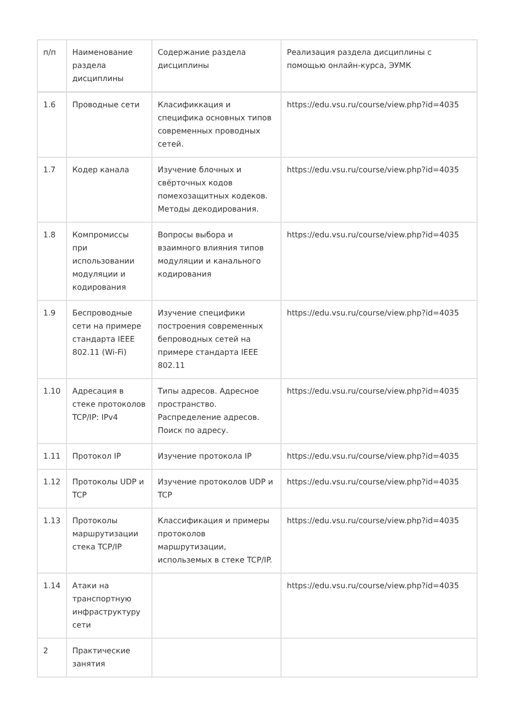| п/п | Наименование раздела дисциплины | Содержание раздела дисциплины | Реализация раздела дисциплины с помощью онлайн-курса, ЭУМК |
| 1.6 | Проводные сети | Класификкация и специфика основных типов современных проводных сетей. | https://edu.vsu.ru/course/view.php?id=4035 |
| 1.7 | Кодер канала | Изучение блочных и свёрточных кодов помехозащитных кодеков. Методы декодирования. | https://edu.vsu.ru/course/view.php?id=4035 |
| 1.8 | Компромиссы при использовании модуляции и кодирования | Вопросы выбора и взаимного влияния типов модуляции и канального кодирования | https://edu.vsu.ru/course/view.php?id=4035 |
| 1.9 | Беспроводные сети на примере стандарта IEEE 802.11 (Wi-Fi) | Изучение специфики построения современных бепроводных сетей на примере стандарта IEEE 802.11 | https://edu.vsu.ru/course/view.php?id=4035 |
| 1.10 | Адресация в стеке протоколов TCP/IP: IPv4 | Типы адресов. Адресное пространство. Распределение адресов. Поиск по адресу. | https://edu.vsu.ru/course/view.php?id=4035 |
| 1.11 | Протокол IP | Изучение протокола IP | https://edu.vsu.ru/course/view.php?id=4035 |
| 1.12 | Протоколы UDP и TCP | Изучение протоколов UDP и TCP | https://edu.vsu.ru/course/view.php?id=4035 |
| 1.13 | Протоколы маршрутизации стека TCP/IP | Классификация и примеры протоколов маршрутизации, использемых в стеке TCP/IP. | https://edu.vsu.ru/course/view.php?id=4035 |
| 1.14 | Атаки на транспортную инфраструктуру сети | | https://edu.vsu.ru/course/view.php?id=4035 |
| 2 | Практические занятия | | |